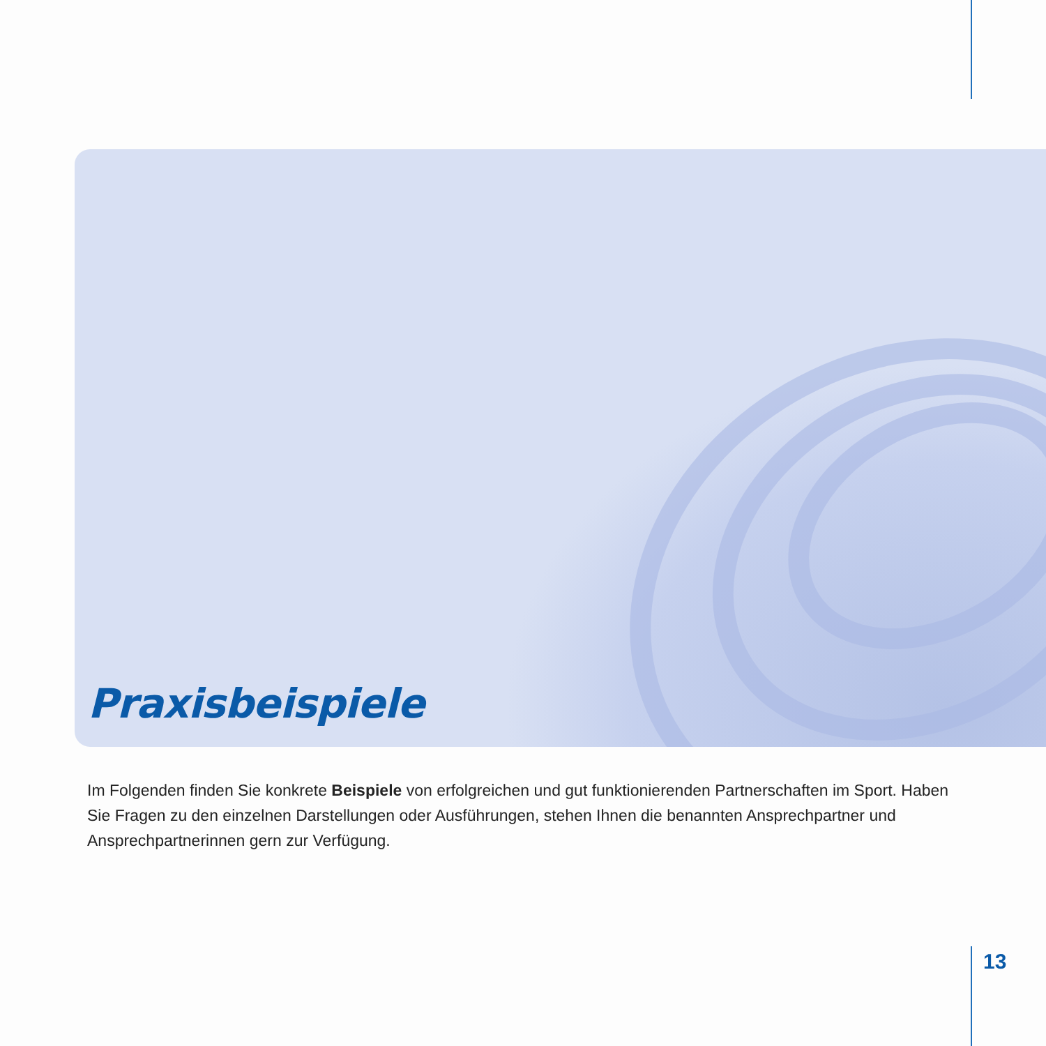Praxisbeispiele
Im Folgenden finden Sie konkrete Beispiele von erfolgreichen und gut funktionierenden Partnerschaften im Sport. Haben Sie Fragen zu den einzelnen Darstellungen oder Ausführungen, stehen Ihnen die benannten Ansprechpartner und Ansprechpartner­innen gern zur Verfügung.
13